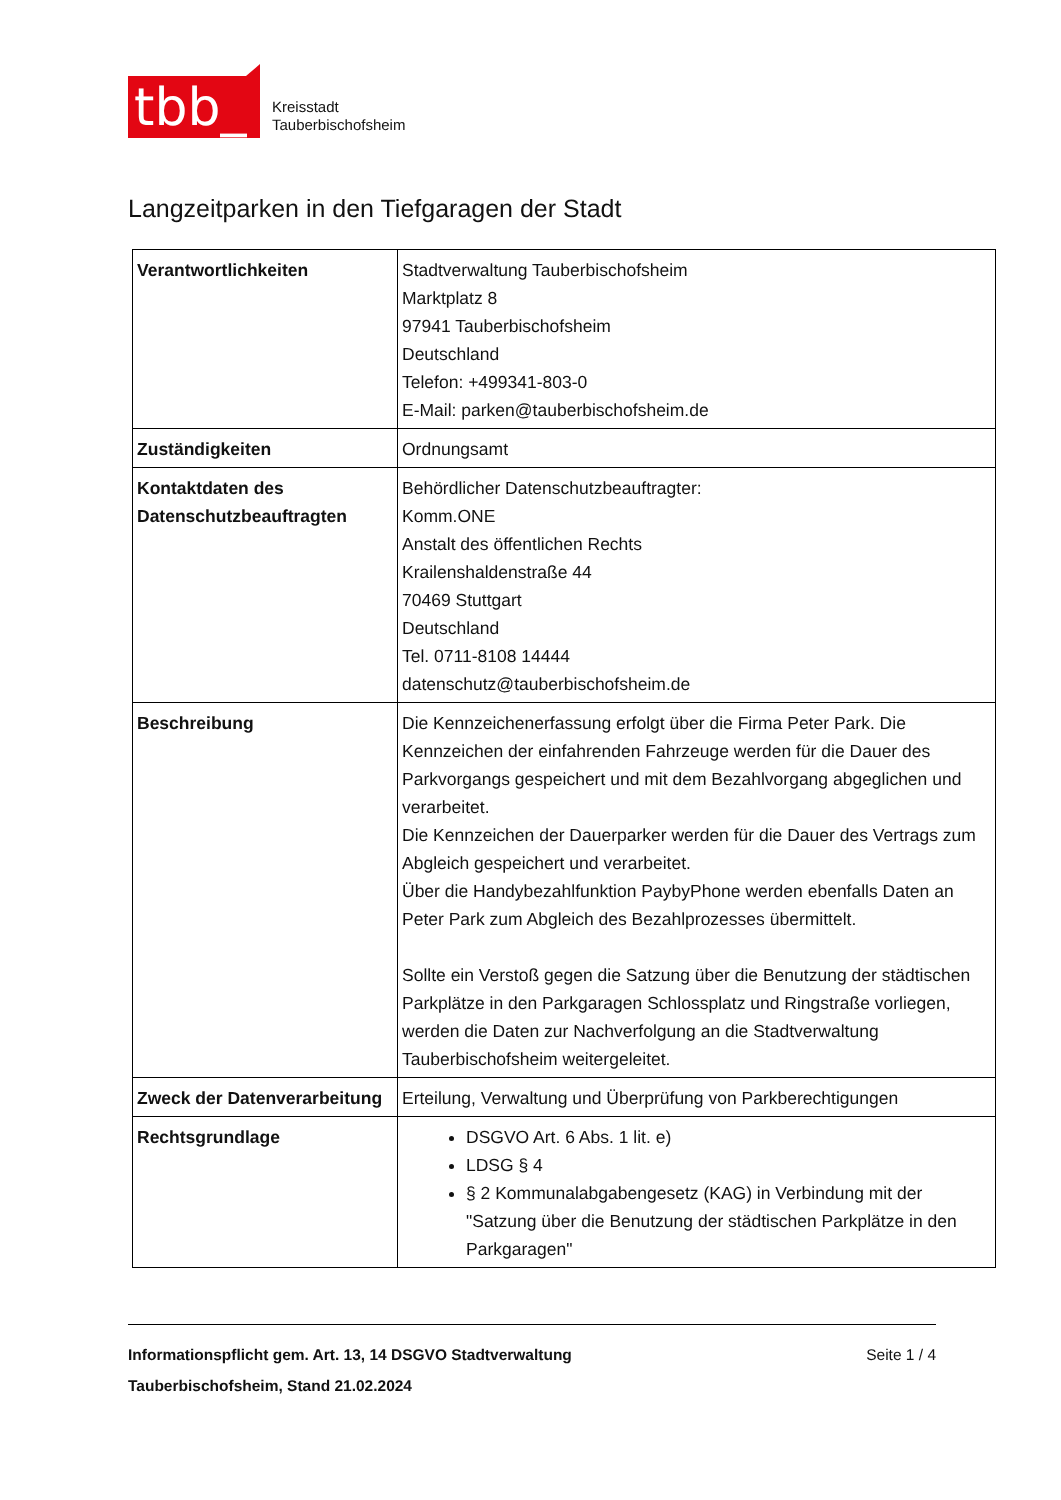tbb_
Kreisstadt
Tauberbischofsheim
Langzeitparken in den Tiefgaragen der Stadt
| Verantwortlichkeiten | Stadtverwaltung Tauberbischofsheim Marktplatz 8 97941 Tauberbischofsheim Deutschland Telefon: +499341-803-0 E-Mail: parken@tauberbischofsheim.de |
| Zuständigkeiten | Ordnungsamt |
| Kontaktdaten des Datenschutzbeauftragten | Behördlicher Datenschutzbeauftragter: Komm.ONE Anstalt des öffentlichen Rechts Krailenshaldenstraße 44 70469 Stuttgart Deutschland Tel. 0711-8108 14444 datenschutz@tauberbischofsheim.de |
| Beschreibung | Die Kennzeichenerfassung erfolgt über die Firma Peter Park. Die Kennzeichen der einfahrenden Fahrzeuge werden für die Dauer des Parkvorgangs gespeichert und mit dem Bezahlvorgang abgeglichen und verarbeitet. Die Kennzeichen der Dauerparker werden für die Dauer des Vertrags zum Abgleich gespeichert und verarbeitet. Über die Handybezahlfunktion PaybyPhone werden ebenfalls Daten an Peter Park zum Abgleich des Bezahlprozesses übermittelt. Sollte ein Verstoß gegen die Satzung über die Benutzung der städtischen Parkplätze in den Parkgaragen Schlossplatz und Ringstraße vorliegen, werden die Daten zur Nachverfolgung an die Stadtverwaltung Tauberbischofsheim weitergeleitet. |
| Zweck der Datenverarbeitung | Erteilung, Verwaltung und Überprüfung von Parkberechtigungen |
| Rechtsgrundlage | DSGVO Art. 6 Abs. 1 lit. e) LDSG § 4 § 2 Kommunalabgabengesetz (KAG) in Verbindung mit der "Satzung über die Benutzung der städtischen Parkplätze in den Parkgaragen" |
Informationspflicht gem. Art. 13, 14 DSGVO Stadtverwaltung Tauberbischofsheim, Stand 21.02.2024 Seite 1 / 4